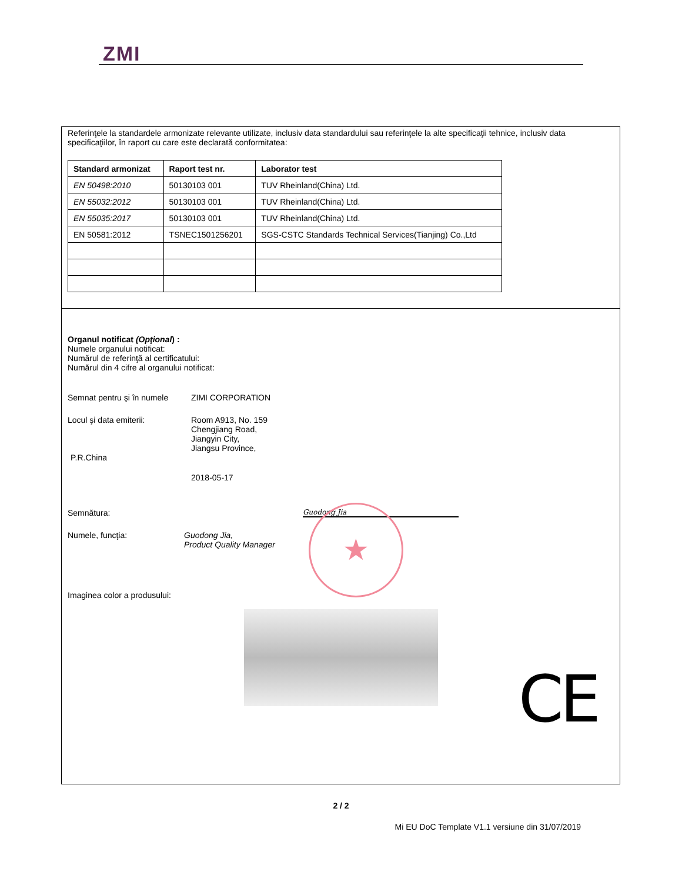ZMI
Referinţele la standardele armonizate relevante utilizate, inclusiv data standardului sau referinţele la alte specificaţii tehnice, inclusiv data specificaţiilor, în raport cu care este declarată conformitatea:
| Standard armonizat | Raport test nr. | Laborator test |
| --- | --- | --- |
| EN 50498:2010 | 50130103 001 | TUV Rheinland(China) Ltd. |
| EN 55032:2012 | 50130103 001 | TUV Rheinland(China) Ltd. |
| EN 55035:2017 | 50130103 001 | TUV Rheinland(China) Ltd. |
| EN 50581:2012 | TSNEC1501256201 | SGS-CSTC Standards Technical Services(Tianjing) Co.,Ltd |
★
Organul notificat (Opţional) :
Numele organului notificat:
Numărul de referinţă al certificatului:
Numărul din 4 cifre al organului notificat:
Semnat pentru şi în numele
ZIMI CORPORATION
Locul şi data emiterii: Room A913, No. 159
Chengjiang Road,
Jiangyin City,
Jiangsu Province,
P.R.China
2018-05-17
Semnătura:
Guodong Jia
Numele, funcţia: Guodong Jia,
Product Quality Manager
Imaginea color a produsului:
CE
2 / 2
Mi EU DoC Template V1.1 versiune din 31/07/2019